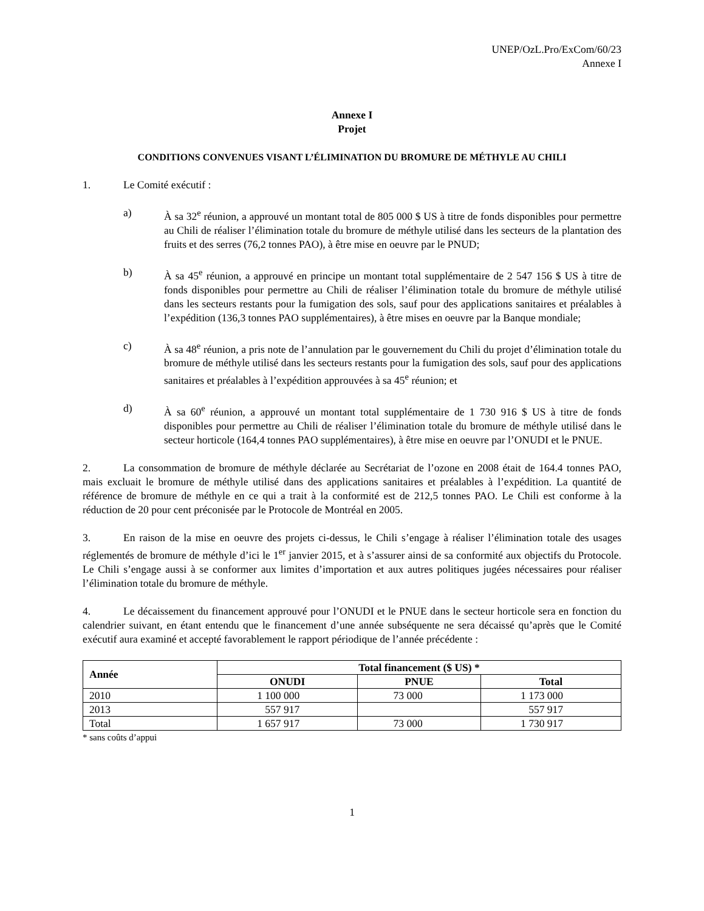UNEP/OzL.Pro/ExCom/60/23
Annexe I
Annexe I
Projet
CONDITIONS CONVENUES VISANT L’ÉLIMINATION DU BROMURE DE MÉTHYLE AU CHILI
1. Le Comité exécutif :
a) À sa 32<sup>e</sup> réunion, a approuvé un montant total de 805 000 $ US à titre de fonds disponibles pour permettre au Chili de réaliser l’élimination totale du bromure de méthyle utilisé dans les secteurs de la plantation des fruits et des serres (76,2 tonnes PAO), à être mise en oeuvre par le PNUD;
b) À sa 45<sup>e</sup> réunion, a approuvé en principe un montant total supplémentaire de 2 547 156 $ US à titre de fonds disponibles pour permettre au Chili de réaliser l’élimination totale du bromure de méthyle utilisé dans les secteurs restants pour la fumigation des sols, sauf pour des applications sanitaires et préalables à l’expédition (136,3 tonnes PAO supplémentaires), à être mises en oeuvre par la Banque mondiale;
c) À sa 48<sup>e</sup> réunion, a pris note de l’annulation par le gouvernement du Chili du projet d’élimination totale du bromure de méthyle utilisé dans les secteurs restants pour la fumigation des sols, sauf pour des applications sanitaires et préalables à l’expédition approuvées à sa 45<sup>e</sup> réunion; et
d) À sa 60<sup>e</sup> réunion, a approuvé un montant total supplémentaire de 1 730 916 $ US à titre de fonds disponibles pour permettre au Chili de réaliser l’élimination totale du bromure de méthyle utilisé dans le secteur horticole (164,4 tonnes PAO supplémentaires), à être mise en oeuvre par l’ONUDI et le PNUE.
2. La consommation de bromure de méthyle déclarée au Secrétariat de l’ozone en 2008 était de 164.4 tonnes PAO, mais excluait le bromure de méthyle utilisé dans des applications sanitaires et préalables à l’expédition. La quantité de référence de bromure de méthyle en ce qui a trait à la conformité est de 212,5 tonnes PAO. Le Chili est conforme à la réduction de 20 pour cent préconisée par le Protocole de Montréal en 2005.
3. En raison de la mise en oeuvre des projets ci-dessus, le Chili s’engage à réaliser l’élimination totale des usages réglementés de bromure de méthyle d’ici le 1<sup>er</sup> janvier 2015, et à s’assurer ainsi de sa conformité aux objectifs du Protocole. Le Chili s’engage aussi à se conformer aux limites d’importation et aux autres politiques jugées nécessaires pour réaliser l’élimination totale du bromure de méthyle.
4. Le décaissement du financement approuvé pour l’ONUDI et le PNUE dans le secteur horticole sera en fonction du calendrier suivant, en étant entendu que le financement d’une année subséquente ne sera décaissé qu’après que le Comité exécutif aura examiné et accepté favorablement le rapport périodique de l’année précédente :
| Année | Total financement ($ US) * | | |
| --- | --- | --- | --- |
| | ONUDI | PNUE | Total |
| 2010 | 1 100 000 | 73 000 | 1 173 000 |
| 2013 | 557 917 | | 557 917 |
| Total | 1 657 917 | 73 000 | 1 730 917 |
* sans coûts d’appui
1